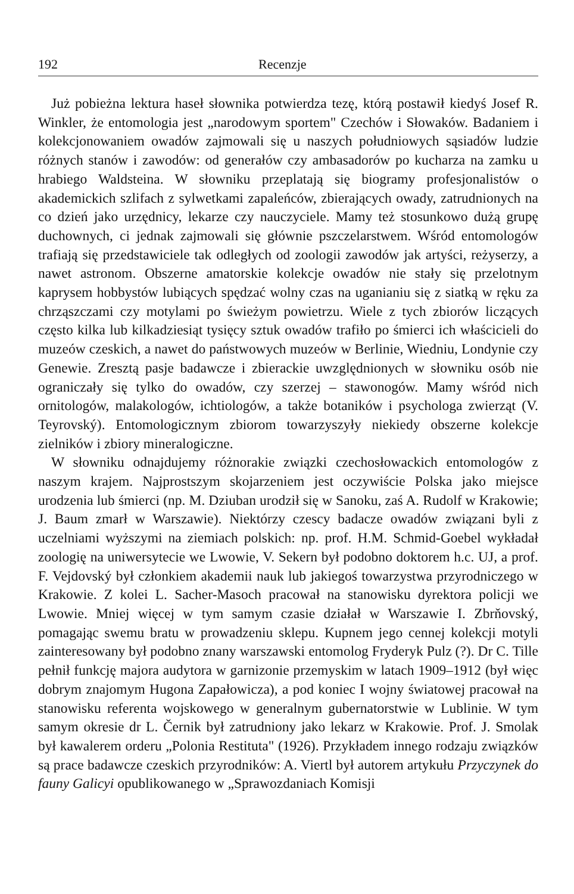192 Recenzje
Już pobieżna lektura haseł słownika potwierdza tezę, którą postawił kiedyś Josef R. Winkler, że entomologia jest „narodowym sportem" Czechów i Słowaków. Badaniem i kolekcjonowaniem owadów zajmowali się u naszych południowych sąsiadów ludzie różnych stanów i zawodów: od generałów czy ambasadorów po kucharza na zamku u hrabiego Waldsteina. W słowniku przeplatają się biogramy profesjonalistów o akademickich szlifach z sylwetkami zapaleńców, zbierających owady, zatrudnionych na co dzień jako urzędnicy, lekarze czy nauczyciele. Mamy też stosunkowo dużą grupę duchownych, ci jednak zajmowali się głównie pszczelarstwem. Wśród entomologów trafiają się przedstawiciele tak odległych od zoologii zawodów jak artyści, reżyserzy, a nawet astronom. Obszerne amatorskie kolekcje owadów nie stały się przelotnym kaprysem hobbystów lubiących spędzać wolny czas na uganianiu się z siatką w ręku za chrząszczami czy motylami po świeżym powietrzu. Wiele z tych zbiorów liczących często kilka lub kilkadziesiąt tysięcy sztuk owadów trafiło po śmierci ich właścicieli do muzeów czeskich, a nawet do państwowych muzeów w Berlinie, Wiedniu, Londynie czy Genewie. Zresztą pasje badawcze i zbierackie uwzględnionych w słowniku osób nie ograniczały się tylko do owadów, czy szerzej – stawonogów. Mamy wśród nich ornitologów, malakologów, ichtiologów, a także botaników i psychologa zwierząt (V. Teyrovský). Entomologicznym zbiorom towarzyszyły niekiedy obszerne kolekcje zielników i zbiory mineralogiczne.
W słowniku odnajdujemy różnorakie związki czechosłowackich entomologów z naszym krajem. Najprostszym skojarzeniem jest oczywiście Polska jako miejsce urodzenia lub śmierci (np. M. Dziuban urodził się w Sanoku, zaś A. Rudolf w Krakowie; J. Baum zmarł w Warszawie). Niektórzy czescy badacze owadów związani byli z uczelniami wyższymi na ziemiach polskich: np. prof. H.M. Schmid-Goebel wykładał zoologię na uniwersytecie we Lwowie, V. Sekern był podobno doktorem h.c. UJ, a prof. F. Vejdovský był członkiem akademii nauk lub jakiegoś towarzystwa przyrodniczego w Krakowie. Z kolei L. Sacher-Masoch pracował na stanowisku dyrektora policji we Lwowie. Mniej więcej w tym samym czasie działał w Warszawie I. Zbrňovský, pomagając swemu bratu w prowadzeniu sklepu. Kupnem jego cennej kolekcji motyli zainteresowany był podobno znany warszawski entomolog Fryderyk Pulz (?). Dr C. Tille pełnił funkcję majora audytora w garnizonie przemyskim w latach 1909–1912 (był więc dobrym znajomym Hugona Zapałowicza), a pod koniec I wojny światowej pracował na stanowisku referenta wojskowego w generalnym gubernatorstwie w Lublinie. W tym samym okresie dr L. Černik był zatrudniony jako lekarz w Krakowie. Prof. J. Smolak był kawalerem orderu „Polonia Restituta" (1926). Przykładem innego rodzaju związków są prace badawcze czeskich przyrodników: A. Viertl był autorem artykułu Przyczynek do fauny Galicyi opublikowanego w „Sprawozdaniach Komisji